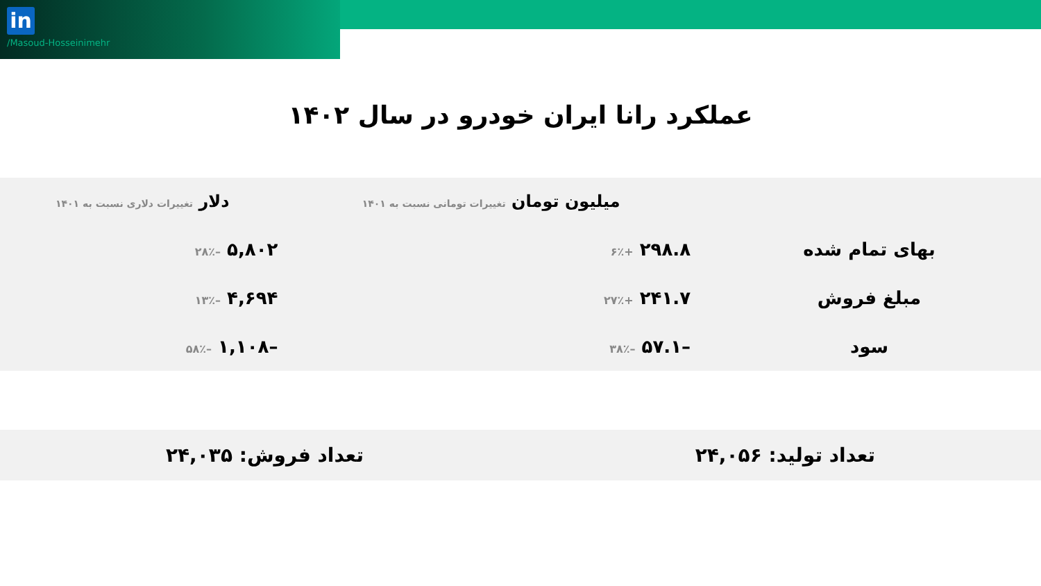in
/Masoud-Hosseinimehr
عملکرد رانا ایران خودرو در سال ۱۴۰۲
| | میلیون تومان تغییرات تومانی نسبت به ۱۴۰۱ | دلار تغییرات دلاری نسبت به ۱۴۰۱ |
| --- | --- | --- |
| بهای تمام شده | ۲۹۸.۸ +۶٪ | ۵,۸۰۲ –۲۸٪ |
| مبلغ فروش | ۲۴۱.۷ +۲۷٪ | ۴,۶۹۴ –۱۳٪ |
| سود | –۵۷.۱ –۳۸٪ | –۱,۱۰۸ –۵۸٪ |
تعداد تولید: ۲۴,۰۵۶ تعداد فروش: ۲۴,۰۳۵